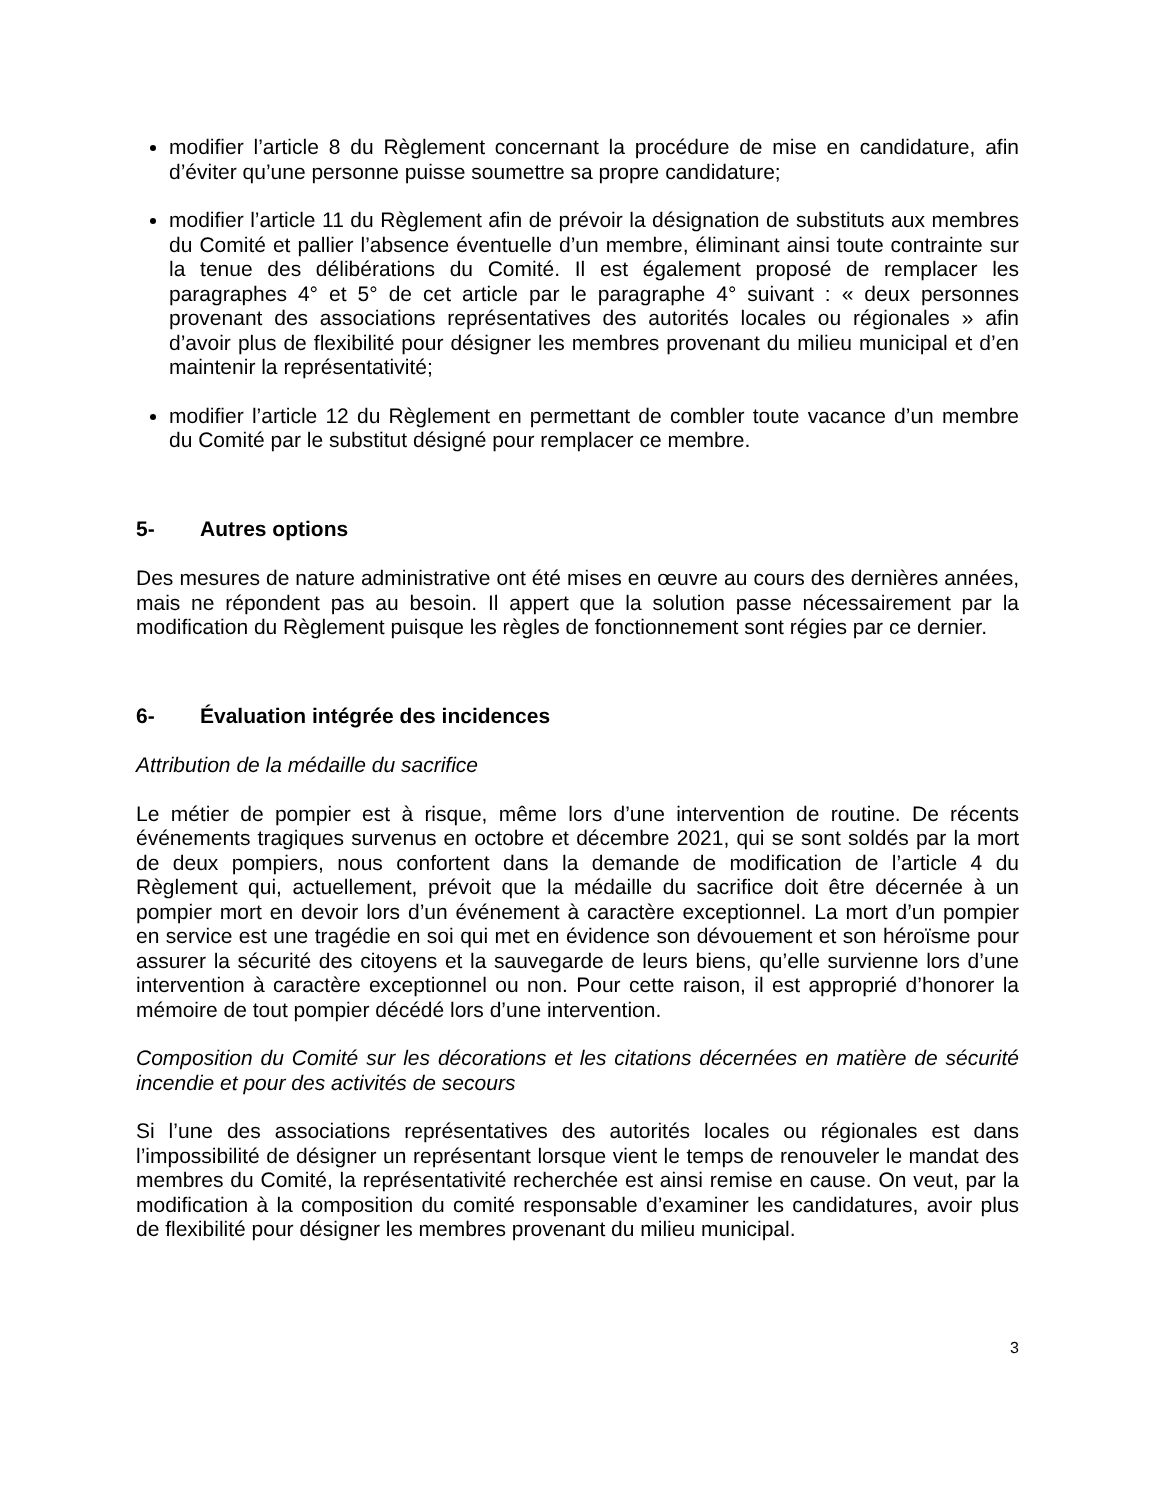modifier l’article 8 du Règlement concernant la procédure de mise en candidature, afin d’éviter qu’une personne puisse soumettre sa propre candidature;
modifier l’article 11 du Règlement afin de prévoir la désignation de substituts aux membres du Comité et pallier l’absence éventuelle d’un membre, éliminant ainsi toute contrainte sur la tenue des délibérations du Comité. Il est également proposé de remplacer les paragraphes 4° et 5° de cet article par le paragraphe 4° suivant : « deux personnes provenant des associations représentatives des autorités locales ou régionales » afin d’avoir plus de flexibilité pour désigner les membres provenant du milieu municipal et d’en maintenir la représentativité;
modifier l’article 12 du Règlement en permettant de combler toute vacance d’un membre du Comité par le substitut désigné pour remplacer ce membre.
5- Autres options
Des mesures de nature administrative ont été mises en œuvre au cours des dernières années, mais ne répondent pas au besoin. Il appert que la solution passe nécessairement par la modification du Règlement puisque les règles de fonctionnement sont régies par ce dernier.
6- Évaluation intégrée des incidences
Attribution de la médaille du sacrifice
Le métier de pompier est à risque, même lors d’une intervention de routine. De récents événements tragiques survenus en octobre et décembre 2021, qui se sont soldés par la mort de deux pompiers, nous confortent dans la demande de modification de l’article 4 du Règlement qui, actuellement, prévoit que la médaille du sacrifice doit être décernée à un pompier mort en devoir lors d’un événement à caractère exceptionnel. La mort d’un pompier en service est une tragédie en soi qui met en évidence son dévouement et son héroïsme pour assurer la sécurité des citoyens et la sauvegarde de leurs biens, qu’elle survienne lors d’une intervention à caractère exceptionnel ou non. Pour cette raison, il est approprié d’honorer la mémoire de tout pompier décédé lors d’une intervention.
Composition du Comité sur les décorations et les citations décernées en matière de sécurité incendie et pour des activités de secours
Si l’une des associations représentatives des autorités locales ou régionales est dans l’impossibilité de désigner un représentant lorsque vient le temps de renouveler le mandat des membres du Comité, la représentativité recherchée est ainsi remise en cause. On veut, par la modification à la composition du comité responsable d’examiner les candidatures, avoir plus de flexibilité pour désigner les membres provenant du milieu municipal.
3